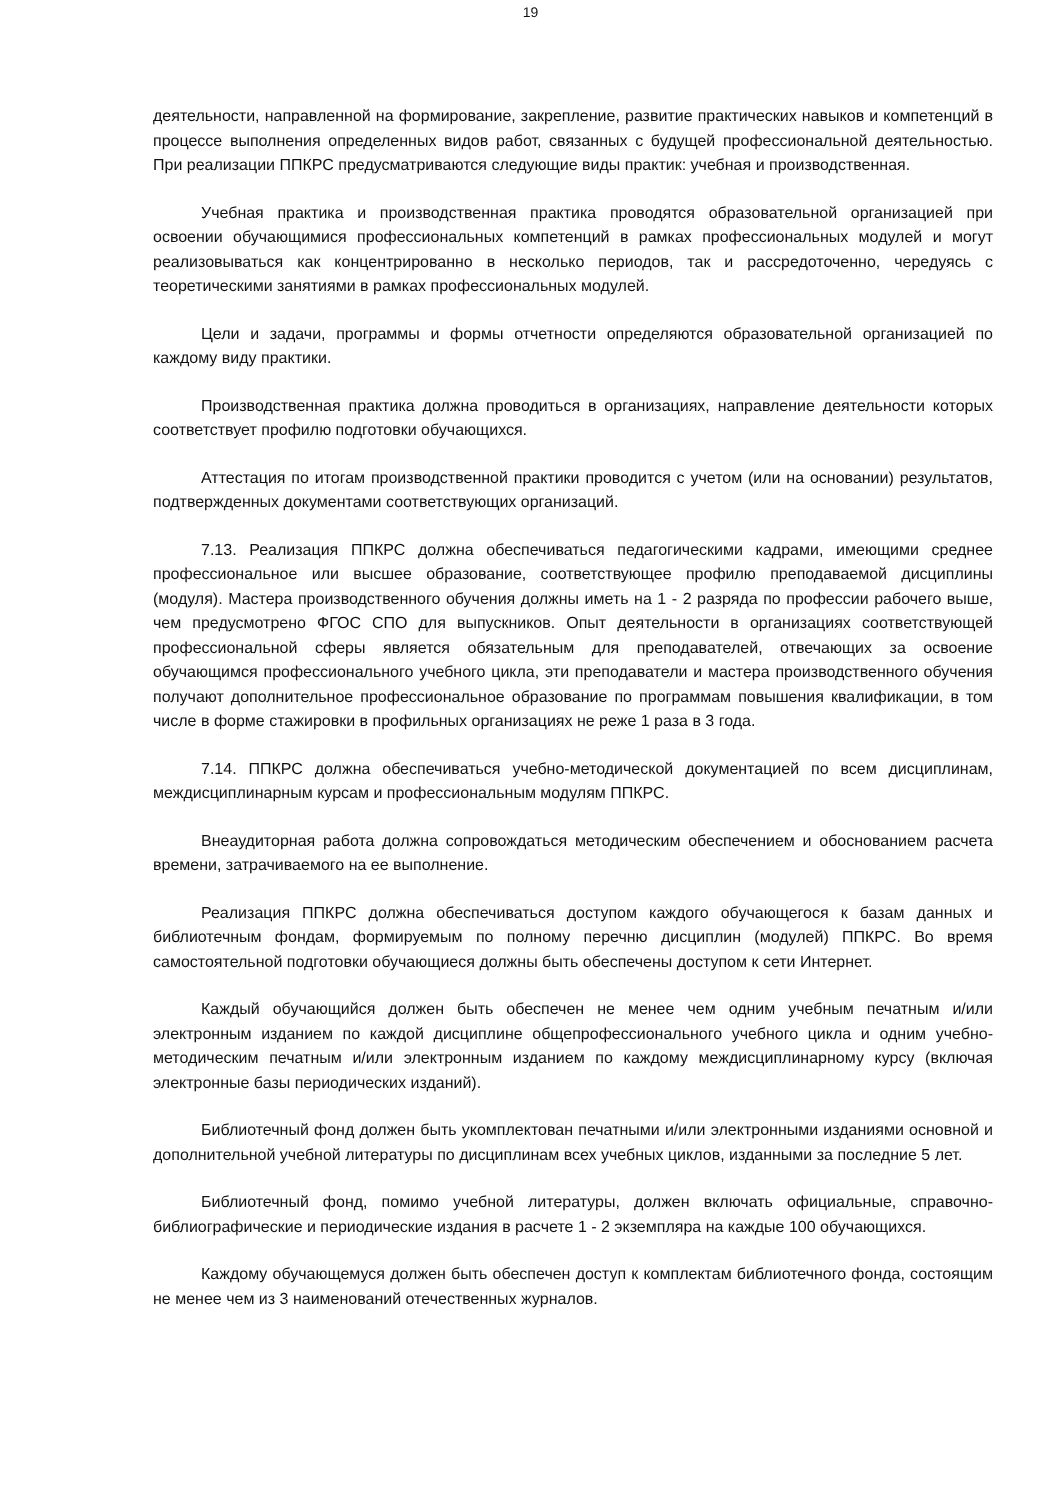19
деятельности, направленной на формирование, закрепление, развитие практических навыков и компетенций в процессе выполнения определенных видов работ, связанных с будущей профессиональной деятельностью. При реализации ППКРС предусматриваются следующие виды практик: учебная и производственная.
Учебная практика и производственная практика проводятся образовательной организацией при освоении обучающимися профессиональных компетенций в рамках профессиональных модулей и могут реализовываться как концентрированно в несколько периодов, так и рассредоточенно, чередуясь с теоретическими занятиями в рамках профессиональных модулей.
Цели и задачи, программы и формы отчетности определяются образовательной организацией по каждому виду практики.
Производственная практика должна проводиться в организациях, направление деятельности которых соответствует профилю подготовки обучающихся.
Аттестация по итогам производственной практики проводится с учетом (или на основании) результатов, подтвержденных документами соответствующих организаций.
7.13. Реализация ППКРС должна обеспечиваться педагогическими кадрами, имеющими среднее профессиональное или высшее образование, соответствующее профилю преподаваемой дисциплины (модуля). Мастера производственного обучения должны иметь на 1 - 2 разряда по профессии рабочего выше, чем предусмотрено ФГОС СПО для выпускников. Опыт деятельности в организациях соответствующей профессиональной сферы является обязательным для преподавателей, отвечающих за освоение обучающимся профессионального учебного цикла, эти преподаватели и мастера производственного обучения получают дополнительное профессиональное образование по программам повышения квалификации, в том числе в форме стажировки в профильных организациях не реже 1 раза в 3 года.
7.14. ППКРС должна обеспечиваться учебно-методической документацией по всем дисциплинам, междисциплинарным курсам и профессиональным модулям ППКРС.
Внеаудиторная работа должна сопровождаться методическим обеспечением и обоснованием расчета времени, затрачиваемого на ее выполнение.
Реализация ППКРС должна обеспечиваться доступом каждого обучающегося к базам данных и библиотечным фондам, формируемым по полному перечню дисциплин (модулей) ППКРС. Во время самостоятельной подготовки обучающиеся должны быть обеспечены доступом к сети Интернет.
Каждый обучающийся должен быть обеспечен не менее чем одним учебным печатным и/или электронным изданием по каждой дисциплине общепрофессионального учебного цикла и одним учебно-методическим печатным и/или электронным изданием по каждому междисциплинарному курсу (включая электронные базы периодических изданий).
Библиотечный фонд должен быть укомплектован печатными и/или электронными изданиями основной и дополнительной учебной литературы по дисциплинам всех учебных циклов, изданными за последние 5 лет.
Библиотечный фонд, помимо учебной литературы, должен включать официальные, справочно-библиографические и периодические издания в расчете 1 - 2 экземпляра на каждые 100 обучающихся.
Каждому обучающемуся должен быть обеспечен доступ к комплектам библиотечного фонда, состоящим не менее чем из 3 наименований отечественных журналов.